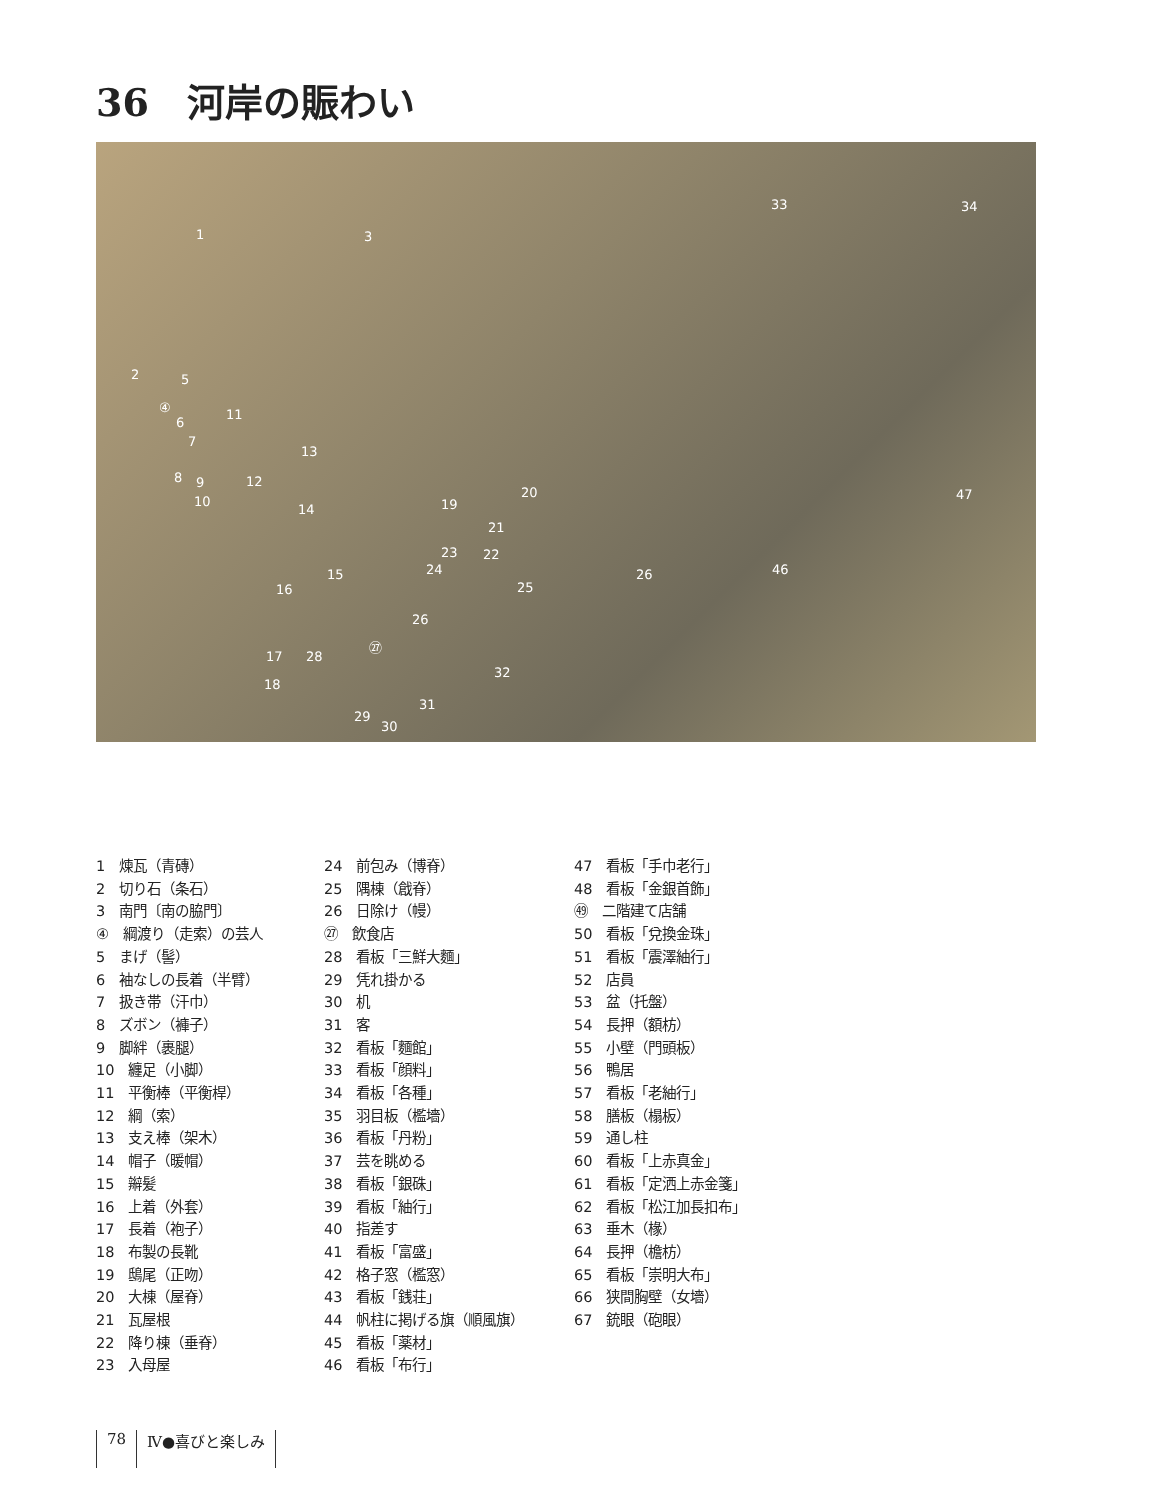36　河岸の賑わい
1 3
33 34
2 5
④
6
11
7
13
8 9 12
10
20 47
19 14
21
23 22
24 26 46 15
16 25
26
㉗
17 28
32
18
31
29
30
1　煉瓦（青磚）
2　切り石（条石）
3　南門〔南の脇門〕
④　綱渡り（走索）の芸人
5　まげ（髻）
6　袖なしの長着（半臂）
7　扱き帯（汗巾）
8　ズボン（褲子）
9　脚絆（裹腿）
10　纏足（小脚）
11　平衡棒（平衡桿）
12　綱（索）
13　支え棒（架木）
14　帽子（暖帽）
15　辮髪
16　上着（外套）
17　長着（袍子）
18　布製の長靴
19　鴟尾（正吻）
20　大棟（屋脊）
21　瓦屋根
22　降り棟（垂脊）
23　入母屋
24　前包み（博脊）
25　隅棟（戧脊）
26　日除け（幔）
㉗　飲食店
28　看板「三鮮大麵」
29　凭れ掛かる
30　机
31　客
32　看板「麵館」
33　看板「顔料」
34　看板「各種」
35　羽目板（檻墻）
36　看板「丹粉」
37　芸を眺める
38　看板「銀硃」
39　看板「紬行」
40　指差す
41　看板「富盛」
42　格子窓（檻窓）
43　看板「銭荘」
44　帆柱に掲げる旗（順風旗）
45　看板「薬材」
46　看板「布行」
47　看板「手巾老行」
48　看板「金銀首飾」
㊾　二階建て店舗
50　看板「兌換金珠」
51　看板「震澤紬行」
52　店員
53　盆（托盤）
54　長押（額枋）
55　小壁（門頭板）
56　鴨居
57　看板「老紬行」
58　膳板（榻板）
59　通し柱
60　看板「上赤真金」
61　看板「定洒上赤金箋」
62　看板「松江加長扣布」
63　垂木（椽）
64　長押（檐枋）
65　看板「崇明大布」
66　狭間胸壁（女墻）
67　銃眼（砲眼）
78 Ⅳ●喜びと楽しみ